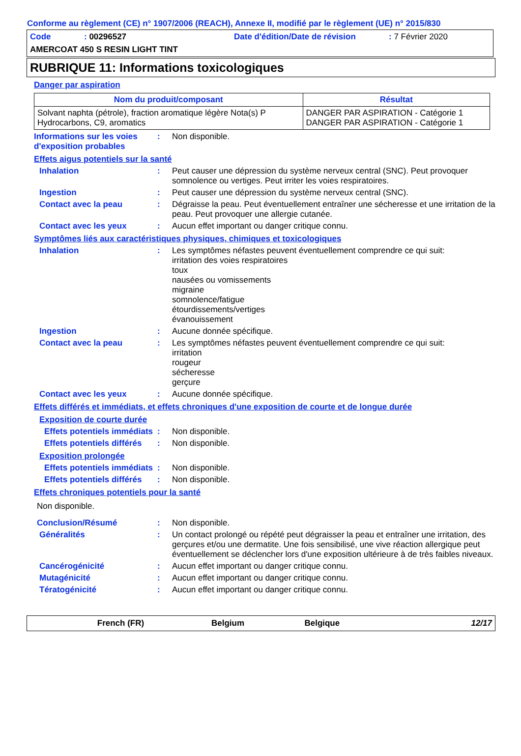Conforme au règlement (CE) n° 1907/2006 (REACH), Annexe II, modifié par le règlement (UE) n° 2015/830
Code: 00296527 Date d'édition/Date de révision: 7 Février 2020
AMERCOAT 450 S RESIN LIGHT TINT
RUBRIQUE 11: Informations toxicologiques
Danger par aspiration
| Nom du produit/composant | Résultat |
| --- | --- |
| Solvant naphta (pétrole), fraction aromatique légère Nota(s) P Hydrocarbons, C9, aromatics | DANGER PAR ASPIRATION - Catégorie 1 DANGER PAR ASPIRATION - Catégorie 1 |
Informations sur les voies d'exposition probables
: Non disponible.
Effets aigus potentiels sur la santé
Inhalation : Peut causer une dépression du système nerveux central (SNC). Peut provoquer somnolence ou vertiges. Peut irriter les voies respiratoires.
Ingestion : Peut causer une dépression du système nerveux central (SNC).
Contact avec la peau : Dégraisse la peau. Peut éventuellement entraîner une sécheresse et une irritation de la peau. Peut provoquer une allergie cutanée.
Contact avec les yeux : Aucun effet important ou danger critique connu.
Symptômes liés aux caractéristiques physiques, chimiques et toxicologiques
Inhalation : Les symptômes néfastes peuvent éventuellement comprendre ce qui suit:
irritation des voies respiratoires
toux
nausées ou vomissements
migraine
somnolence/fatigue
étourdissements/vertiges
évanouissement
Ingestion : Aucune donnée spécifique.
Contact avec la peau : Les symptômes néfastes peuvent éventuellement comprendre ce qui suit:
irritation
rougeur
sécheresse
gerçure
Contact avec les yeux : Aucune donnée spécifique.
Effets différés et immédiats, et effets chroniques d'une exposition de courte et de longue durée
Exposition de courte durée
Effets potentiels immédiats
: Non disponible.
Effets potentiels différés
: Non disponible.
Exposition prolongée
Effets potentiels immédiats
: Non disponible.
Effets potentiels différés
: Non disponible.
Effets chroniques potentiels pour la santé
Non disponible.
Conclusion/Résumé : Non disponible.
Généralités : Un contact prolongé ou répété peut dégraisser la peau et entraîner une irritation, des gerçures et/ou une dermatite. Une fois sensibilisé, une vive réaction allergique peut éventuellement se déclencher lors d'une exposition ultérieure à de très faibles niveaux.
Cancérogénicité : Aucun effet important ou danger critique connu.
Mutagénicité : Aucun effet important ou danger critique connu.
Tératogénicité : Aucun effet important ou danger critique connu.
French (FR) Belgium Belgique 12/17